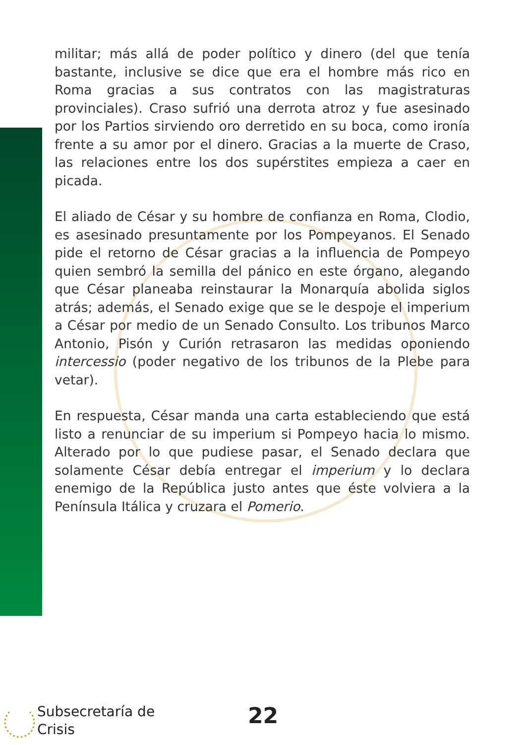militar; más allá de poder político y dinero (del que tenía bastante, inclusive se dice que era el hombre más rico en Roma gracias a sus contratos con las magistraturas provinciales). Craso sufrió una derrota atroz y fue asesinado por los Partios sirviendo oro derretido en su boca, como ironía frente a su amor por el dinero. Gracias a la muerte de Craso, las relaciones entre los dos supérstites empieza a caer en picada.
El aliado de César y su hombre de confianza en Roma, Clodio, es asesinado presuntamente por los Pompeyanos. El Senado pide el retorno de César gracias a la influencia de Pompeyo quien sembró la semilla del pánico en este órgano, alegando que César planeaba reinstaurar la Monarquía abolida siglos atrás; además, el Senado exige que se le despoje el imperium a César por medio de un Senado Consulto. Los tribunos Marco Antonio, Pisón y Curión retrasaron las medidas oponiendo intercessio (poder negativo de los tribunos de la Plebe para vetar).
En respuesta, César manda una carta estableciendo que está listo a renunciar de su imperium si Pompeyo hacia lo mismo. Alterado por lo que pudiese pasar, el Senado declara que solamente César debía entregar el imperium y lo declara enemigo de la República justo antes que éste volviera a la Península Itálica y cruzara el Pomerio.
Subsecretaría de
Crisis
22